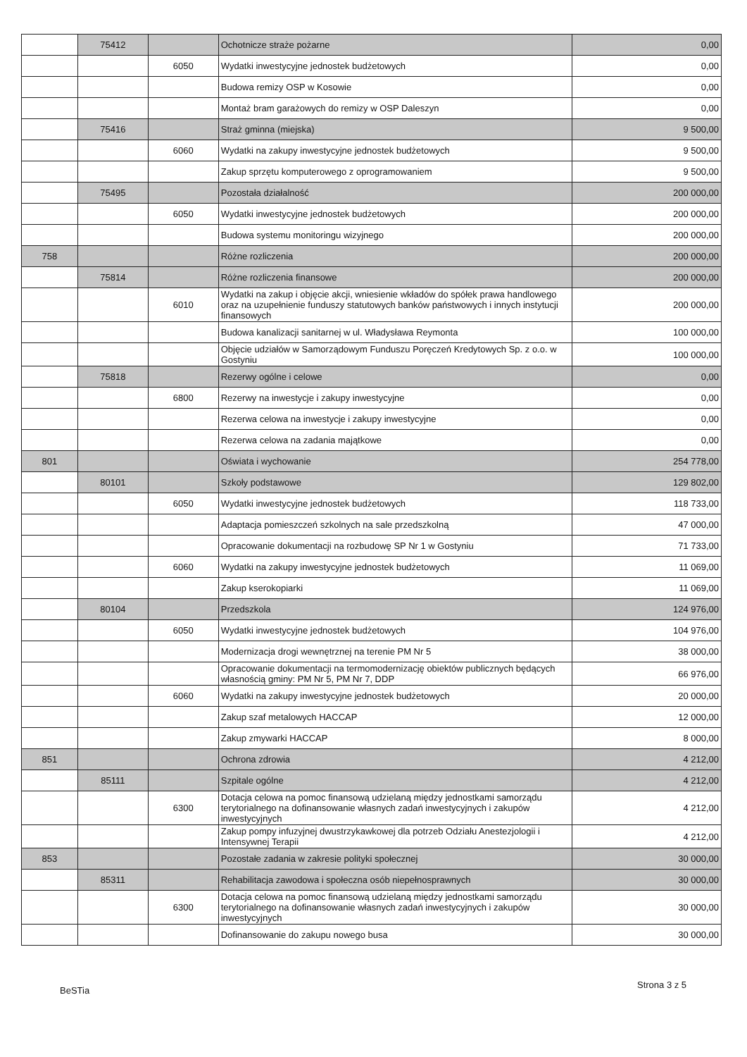| | 75412 | | Ochotnicze straże pożarne | 0,00 |
| | | 6050 | Wydatki inwestycyjne jednostek budżetowych | 0,00 |
| | | | Budowa remizy OSP w Kosowie | 0,00 |
| | | | Montaż bram garażowych do remizy w OSP Daleszyn | 0,00 |
| | 75416 | | Straż gminna (miejska) | 9 500,00 |
| | | 6060 | Wydatki na zakupy inwestycyjne jednostek budżetowych | 9 500,00 |
| | | | Zakup sprzętu komputerowego z oprogramowaniem | 9 500,00 |
| | 75495 | | Pozostała działalność | 200 000,00 |
| | | 6050 | Wydatki inwestycyjne jednostek budżetowych | 200 000,00 |
| | | | Budowa systemu monitoringu wizyjnego | 200 000,00 |
| 758 | | | Różne rozliczenia | 200 000,00 |
| | 75814 | | Różne rozliczenia finansowe | 200 000,00 |
| | | 6010 | Wydatki na zakup i objęcie akcji, wniesienie wkładów do spółek prawa handlowego oraz na uzupełnienie funduszy statutowych banków państwowych i innych instytucji finansowych | 200 000,00 |
| | | | Budowa kanalizacji sanitarnej w ul. Władysława Reymonta | 100 000,00 |
| | | | Objęcie udziałów w Samorządowym Funduszu Poręczeń Kredytowych Sp. z o.o. w Gostyniu | 100 000,00 |
| | 75818 | | Rezerwy ogólne i celowe | 0,00 |
| | | 6800 | Rezerwy na inwestycje i zakupy inwestycyjne | 0,00 |
| | | | Rezerwa celowa na inwestycje i zakupy inwestycyjne | 0,00 |
| | | | Rezerwa celowa na zadania majątkowe | 0,00 |
| 801 | | | Oświata i wychowanie | 254 778,00 |
| | 80101 | | Szkoły podstawowe | 129 802,00 |
| | | 6050 | Wydatki inwestycyjne jednostek budżetowych | 118 733,00 |
| | | | Adaptacja pomieszczeń szkolnych na sale przedszkolną | 47 000,00 |
| | | | Opracowanie dokumentacji na rozbudowę SP Nr 1 w Gostyniu | 71 733,00 |
| | | 6060 | Wydatki na zakupy inwestycyjne jednostek budżetowych | 11 069,00 |
| | | | Zakup kserokopiarki | 11 069,00 |
| | 80104 | | Przedszkola | 124 976,00 |
| | | 6050 | Wydatki inwestycyjne jednostek budżetowych | 104 976,00 |
| | | | Modernizacja drogi wewnętrznej na terenie PM Nr 5 | 38 000,00 |
| | | | Opracowanie dokumentacji na termomodernizację obiektów publicznych będących własnością gminy: PM Nr 5, PM Nr 7, DDP | 66 976,00 |
| | | 6060 | Wydatki na zakupy inwestycyjne jednostek budżetowych | 20 000,00 |
| | | | Zakup szaf metalowych HACCAP | 12 000,00 |
| | | | Zakup zmywarki HACCAP | 8 000,00 |
| 851 | | | Ochrona zdrowia | 4 212,00 |
| | 85111 | | Szpitale ogólne | 4 212,00 |
| | | 6300 | Dotacja celowa na pomoc finansową udzielaną między jednostkami samorządu terytorialnego na dofinansowanie własnych zadań inwestycyjnych i zakupów inwestycyjnych | 4 212,00 |
| | | | Zakup pompy infuzyjnej dwustrzykawkowej dla potrzeb Odziału Anestezjologii i Intensywnej Terapii | 4 212,00 |
| 853 | | | Pozostałe zadania w zakresie polityki społecznej | 30 000,00 |
| | 85311 | | Rehabilitacja zawodowa i społeczna osób niepełnosprawnych | 30 000,00 |
| | | 6300 | Dotacja celowa na pomoc finansową udzielaną między jednostkami samorządu terytorialnego na dofinansowanie własnych zadań inwestycyjnych i zakupów inwestycyjnych | 30 000,00 |
| | | | Dofinansowanie do zakupu nowego busa | 30 000,00 |
Strona 3 z 5
BeSTia